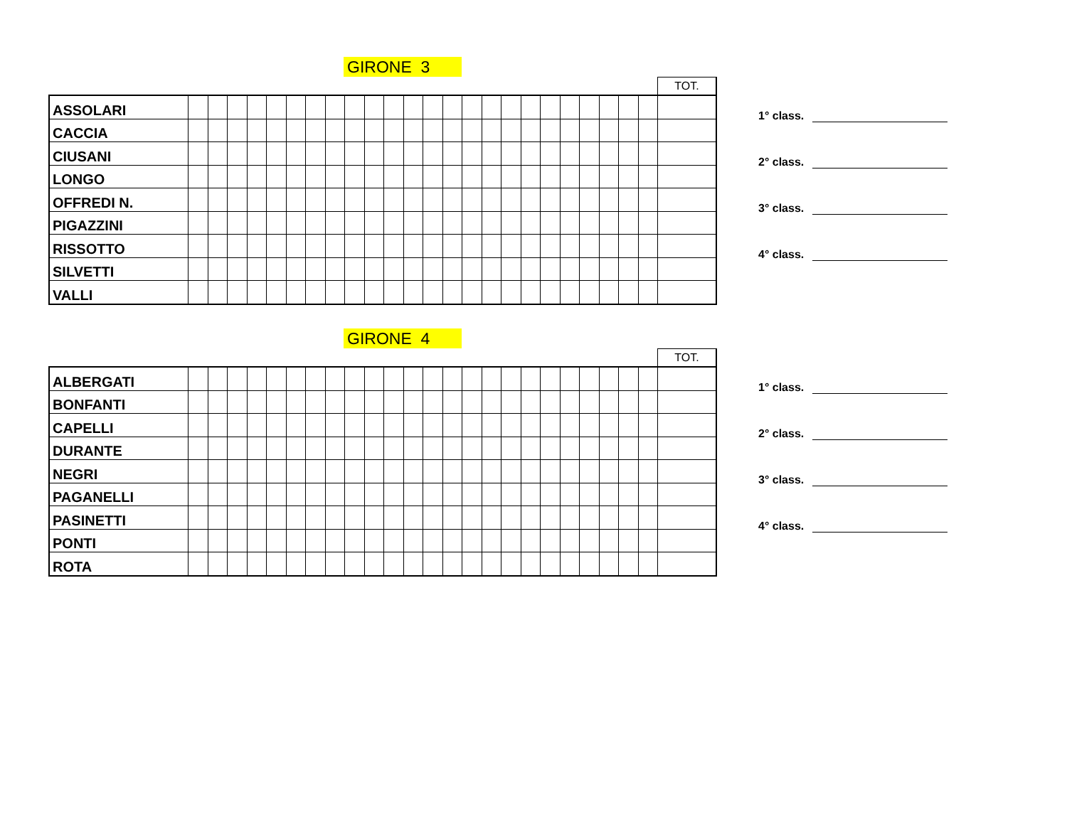GIRONE 3
| | | | | | | | | | | | | | | | | | | | | | | | | | TOT. |
| ASSOLARI | | | | | | | | | | | | | | | | | | | | | | | | | |
| CACCIA | | | | | | | | | | | | | | | | | | | | | | | | | |
| CIUSANI | | | | | | | | | | | | | | | | | | | | | | | | | |
| LONGO | | | | | | | | | | | | | | | | | | | | | | | | | |
| OFFREDI N. | | | | | | | | | | | | | | | | | | | | | | | | | |
| PIGAZZINI | | | | | | | | | | | | | | | | | | | | | | | | | |
| RISSOTTO | | | | | | | | | | | | | | | | | | | | | | | | | |
| SILVETTI | | | | | | | | | | | | | | | | | | | | | | | | | |
| VALLI | | | | | | | | | | | | | | | | | | | | | | | | | |
1° class.
2° class.
3° class.
4° class.
GIRONE 4
| | | | | | | | | | | | | | | | | | | | | | | | | | TOT. |
| ALBERGATI | | | | | | | | | | | | | | | | | | | | | | | | | |
| BONFANTI | | | | | | | | | | | | | | | | | | | | | | | | | |
| CAPELLI | | | | | | | | | | | | | | | | | | | | | | | | | |
| DURANTE | | | | | | | | | | | | | | | | | | | | | | | | | |
| NEGRI | | | | | | | | | | | | | | | | | | | | | | | | | |
| PAGANELLI | | | | | | | | | | | | | | | | | | | | | | | | | |
| PASINETTI | | | | | | | | | | | | | | | | | | | | | | | | | |
| PONTI | | | | | | | | | | | | | | | | | | | | | | | | | |
| ROTA | | | | | | | | | | | | | | | | | | | | | | | | | |
1° class.
2° class.
3° class.
4° class.